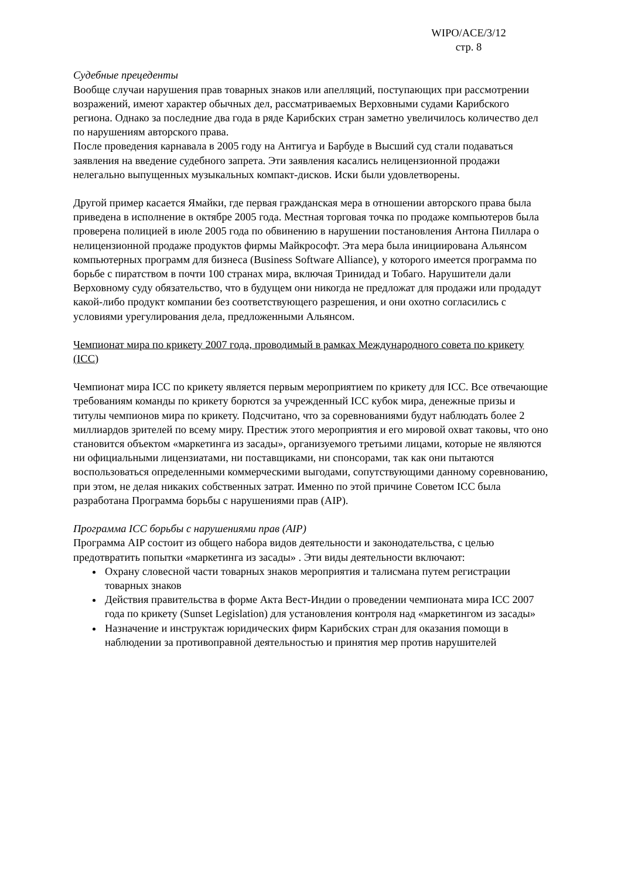WIPO/ACE/3/12
стр. 8
Судебные прецеденты
Вообще случаи нарушения прав товарных знаков или апелляций, поступающих при рассмотрении возражений, имеют характер обычных дел, рассматриваемых Верховными судами Карибского региона. Однако за последние два года в ряде Карибских стран заметно увеличилось количество дел по нарушениям авторского права.
После проведения карнавала в 2005 году на Антигуа и Барбуде в Высший суд стали подаваться заявления на введение судебного запрета. Эти заявления касались нелицензионной продажи нелегально выпущенных музыкальных компакт-дисков. Иски были удовлетворены.
Другой пример касается Ямайки, где первая гражданская мера в отношении авторского права была приведена в исполнение в октябре 2005 года. Местная торговая точка по продаже компьютеров была проверена полицией в июле 2005 года по обвинению в нарушении постановления Антона Пиллара о нелицензионной продаже продуктов фирмы Майкрософт. Эта мера была инициирована Альянсом компьютерных программ для бизнеса (Business Software Alliance), у которого имеется программа по борьбе с пиратством в почти 100 странах мира, включая Тринидад и Тобаго. Нарушители дали Верховному суду обязательство, что в будущем они никогда не предложат для продажи или продадут какой-либо продукт компании без соответствующего разрешения, и они охотно согласились с условиями урегулирования дела, предложенными Альянсом.
Чемпионат мира по крикету 2007 года, проводимый в рамках Международного совета по крикету (ICC)
Чемпионат мира ICC по крикету является первым мероприятием по крикету для ICC. Все отвечающие требованиям команды по крикету борются за учрежденный ICC кубок мира, денежные призы и титулы чемпионов мира по крикету. Подсчитано, что за соревнованиями будут наблюдать более 2 миллиардов зрителей по всему миру. Престиж этого мероприятия и его мировой охват таковы, что оно становится объектом «маркетинга из засады», организуемого третьими лицами, которые не являются ни официальными лицензиатами, ни поставщиками, ни спонсорами, так как они пытаются воспользоваться определенными коммерческими выгодами, сопутствующими данному соревнованию, при этом, не делая никаких собственных затрат. Именно по этой причине Советом ICC была разработана Программа борьбы с нарушениями прав (AIP).
Программа ICC борьбы с нарушениями прав (AIP)
Программа AIP состоит из общего набора видов деятельности и законодательства, с целью предотвратить попытки «маркетинга из засады» . Эти виды деятельности включают:
Охрану словесной части товарных знаков мероприятия и талисмана путем регистрации товарных знаков
Действия правительства в форме Акта Вест-Индии о проведении чемпионата мира ICC 2007 года по крикету (Sunset Legislation) для установления контроля над «маркетингом из засады»
Назначение и инструктаж юридических фирм Карибских стран для оказания помощи в наблюдении за противоправной деятельностью и принятия мер против нарушителей